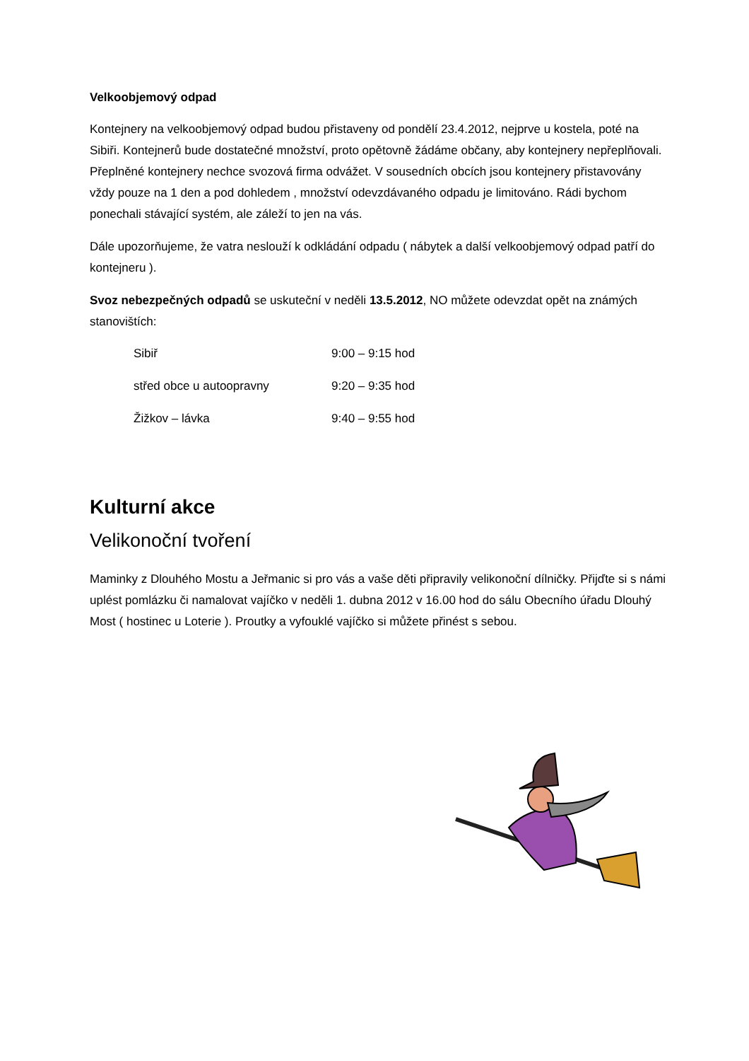Velkoobjemový odpad
Kontejnery na velkoobjemový odpad budou přistaveny od pondělí 23.4.2012, nejprve u kostela, poté na Sibiři. Kontejnerů bude dostatečné množství, proto opětovně žádáme občany, aby kontejnery nepřeplňovali. Přeplněné kontejnery nechce svozová firma odvážet. V sousedních obcích jsou kontejnery přistavovány vždy pouze na 1 den a pod dohledem , množství odevzdávaného odpadu je limitováno. Rádi bychom ponechali stávající systém, ale záleží to jen na vás.
Dále upozorňujeme, že vatra neslouží k odkládání odpadu ( nábytek a další velkoobjemový odpad patří do kontejneru ).
Svoz nebezpečných odpadů se uskuteční v neděli 13.5.2012, NO můžete odevzdat opět na známých stanovištích:
Sibiř 9:00 – 9:15 hod
střed obce u autoopravny 9:20 – 9:35 hod
Žižkov – lávka 9:40 – 9:55 hod
Kulturní akce
Velikonoční tvoření
Maminky z Dlouhého Mostu a Jeřmanic si pro vás a vaše děti připravily velikonoční dílničky. Přijďte si s námi uplést pomlázku či namalovat vajíčko v neděli 1. dubna 2012 v 16.00 hod do sálu Obecního úřadu Dlouhý Most ( hostinec u Loterie ). Proutky a vyfouklé vajíčko si můžete přinést s sebou.